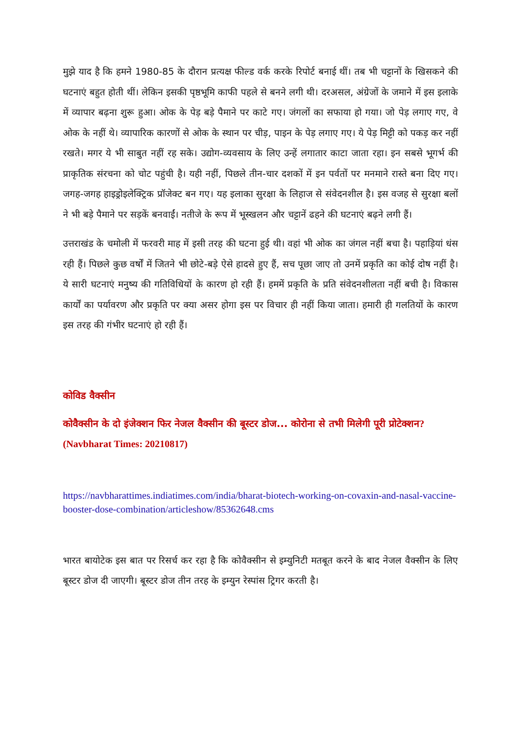मुझे याद है कि हमने 1980-85 के दौरान प्रत्यक्ष फील्ड वर्क करके रिपोर्ट बनाई थीं। तब भी चट्टानों के खिसकने की घटनाएं बहुत होती थीं। लेकिन इसकी पृष्ठभूमि काफी पहले से बनने लगी थी। दरअसल, अंग्रेजों के जमाने में इस इलाके में व्यापार बढ़ना शुरू हुआ। ओक के पेड़ बड़े पैमाने पर काटे गए। जंगलों का सफाया हो गया। जो पेड़ लगाए गए, वे ओक के नहीं थे। व्यापारिक कारणों से ओक के स्थान पर चीड़, पाइन के पेड़ लगाए गए। ये पेड़ मिट्टी को पकड़ कर नहीं रखते। मगर ये भी साबुत नहीं रह सके। उद्योग-व्यवसाय के लिए उन्हें लगातार काटा जाता रहा। इन सबसे भूगर्भ की प्राकृतिक संरचना को चोट पहुंची है। यही नहीं, पिछले तीन-चार दशकों में इन पर्वतों पर मनमाने रास्ते बना दिए गए। जगह-जगह हाइड्रोइलेक्ट्रिक प्रॉजेक्ट बन गए। यह इलाका सुरक्षा के लिहाज से संवेदनशील है। इस वजह से सुरक्षा बलों ने भी बड़े पैमाने पर सड़कें बनवाईं। नतीजे के रूप में भूस्खलन और चट्टानें ढहने की घटनाएं बढ़ने लगी हैं।
उत्तराखंड के चमोली में फरवरी माह में इसी तरह की घटना हुई थी। वहां भी ओक का जंगल नहीं बचा है। पहाड़ियां धंस रही हैं। पिछले कुछ वर्षों में जितने भी छोटे-बड़े ऐसे हादसे हुए हैं, सच पूछा जाए तो उनमें प्रकृति का कोई दोष नहीं है। ये सारी घटनाएं मनुष्य की गतिविधियों के कारण हो रही हैं। हममें प्रकृति के प्रति संवेदनशीलता नहीं बची है। विकास कार्यों का पर्यावरण और प्रकृति पर क्या असर होगा इस पर विचार ही नहीं किया जाता। हमारी ही गलतियों के कारण इस तरह की गंभीर घटनाएं हो रही हैं।
कोविड वैक्सीन
कोवैक्सीन के दो इंजेक्शन फिर नेजल वैक्सीन की बूस्टर डोज... कोरोना से तभी मिलेगी पूरी प्रोटेक्शन? (Navbharat Times: 20210817)
https://navbharattimes.indiatimes.com/india/bharat-biotech-working-on-covaxin-and-nasal-vaccine-booster-dose-combination/articleshow/85362648.cms
भारत बायोटेक इस बात पर रिसर्च कर रहा है कि कोवैक्सीन से इम्युनिटी मतबूत करने के बाद नेजल वैक्सीन के लिए बूस्टर डोज दी जाएगी। बूस्टर डोज तीन तरह के इम्युन रेस्पांस ट्रिगर करती है।